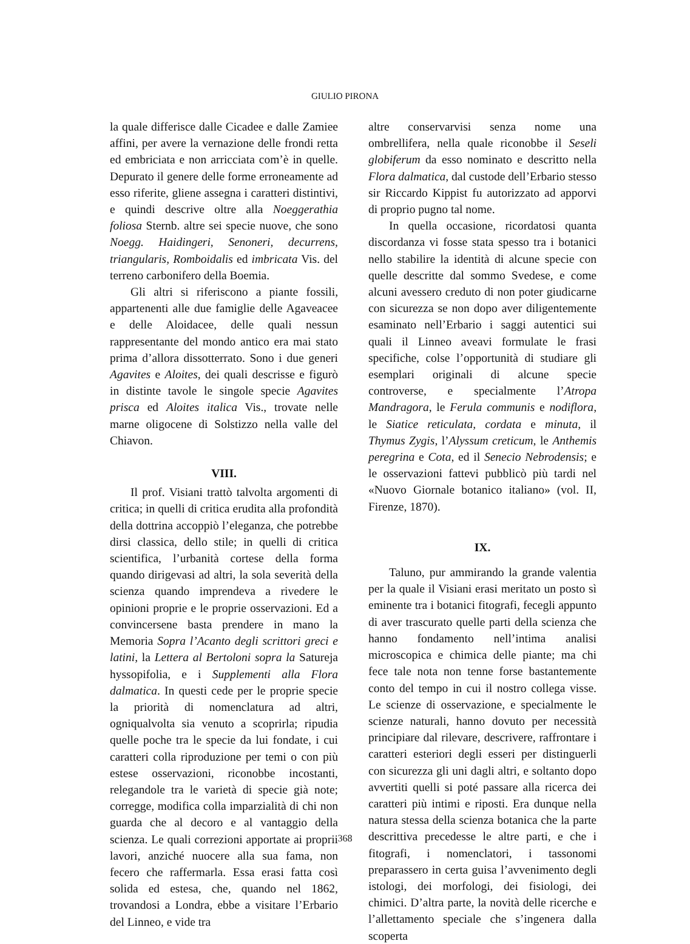GIULIO PIRONA
la quale differisce dalle Cicadee e dalle Zamiee affini, per avere la vernazione delle frondi retta ed embriciata e non arricciata com’è in quelle. Depurato il genere delle forme erroneamente ad esso riferite, gliene assegna i caratteri distintivi, e quindi descrive oltre alla Noeggerathia foliosa Sternb. altre sei specie nuove, che sono Noegg. Haidingeri, Senoneri, decurrens, triangularis, Romboidalis ed imbricata Vis. del terreno carbonifero della Boemia.
Gli altri si riferiscono a piante fossili, appartenenti alle due famiglie delle Agaveacee e delle Aloidacee, delle quali nessun rappresentante del mondo antico era mai stato prima d’allora dissotterrato. Sono i due generi Agavites e Aloites, dei quali descrisse e figurò in distinte tavole le singole specie Agavites prisca ed Aloites italica Vis., trovate nelle marne oligocene di Solstizzo nella valle del Chiavon.
VIII.
Il prof. Visiani trattò talvolta argomenti di critica; in quelli di critica erudita alla profondità della dottrina accoppiò l’eleganza, che potrebbe dirsi classica, dello stile; in quelli di critica scientifica, l’urbanità cortese della forma quando dirigevasi ad altri, la sola severità della scienza quando imprendeva a rivedere le opinioni proprie e le proprie osservazioni. Ed a convincersene basta prendere in mano la Memoria Sopra l’Acanto degli scrittori greci e latini, la Lettera al Bertoloni sopra la Satureja hyssopifolia, e i Supplementi alla Flora dalmatica. In questi cede per le proprie specie la priorità di nomenclatura ad altri, ogniqualvolta sia venuto a scoprirla; ripudia quelle poche tra le specie da lui fondate, i cui caratteri colla riproduzione per temi o con più estese osservazioni, riconobbe incostanti, relegandole tra le varietà di specie già note; corregge, modifica colla imparzialità di chi non guarda che al decoro e al vantaggio della scienza. Le quali correzioni apportate ai proprii lavori, anziché nuocere alla sua fama, non fecero che raffermarla. Essa erasi fatta così solida ed estesa, che, quando nel 1862, trovandosi a Londra, ebbe a visitare l’Erbario del Linneo, e vide tra
altre conservarvisi senza nome una ombrellifera, nella quale riconobbe il Seseli globiferum da esso nominato e descritto nella Flora dalmatica, dal custode dell’Erbario stesso sir Riccardo Kippist fu autorizzato ad apporvi di proprio pugno tal nome.
In quella occasione, ricordatosi quanta discordanza vi fosse stata spesso tra i botanici nello stabilire la identità di alcune specie con quelle descritte dal sommo Svedese, e come alcuni avessero creduto di non poter giudicarne con sicurezza se non dopo aver diligentemente esaminato nell’Erbario i saggi autentici sui quali il Linneo aveavi formulate le frasi specifiche, colse l’opportunità di studiare gli esemplari originali di alcune specie controverse, e specialmente l’Atropa Mandragora, le Ferula communis e nodiflora, le Siatice reticulata, cordata e minuta, il Thymus Zygis, l’Alyssum creticum, le Anthemis peregrina e Cota, ed il Senecio Nebrodensis; e le osservazioni fattevi pubblicò più tardi nel «Nuovo Giornale botanico italiano» (vol. II, Firenze, 1870).
IX.
Taluno, pur ammirando la grande valentia per la quale il Visiani erasi meritato un posto sì eminente tra i botanici fitografi, fecegli appunto di aver trascurato quelle parti della scienza che hanno fondamento nell’intima analisi microscopica e chimica delle piante; ma chi fece tale nota non tenne forse bastantemente conto del tempo in cui il nostro collega visse. Le scienze di osservazione, e specialmente le scienze naturali, hanno dovuto per necessità principiare dal rilevare, descrivere, raffrontare i caratteri esteriori degli esseri per distinguerli con sicurezza gli uni dagli altri, e soltanto dopo avvertiti quelli si poté passare alla ricerca dei caratteri più intimi e riposti. Era dunque nella natura stessa della scienza botanica che la parte descrittiva precedesse le altre parti, e che i fitografi, i nomenclatori, i tassonomi preparassero in certa guisa l’avvenimento degli istologi, dei morfologi, dei fisiologi, dei chimici. D’altra parte, la novità delle ricerche e l’allettamento speciale che s’ingenera dalla scoperta
368